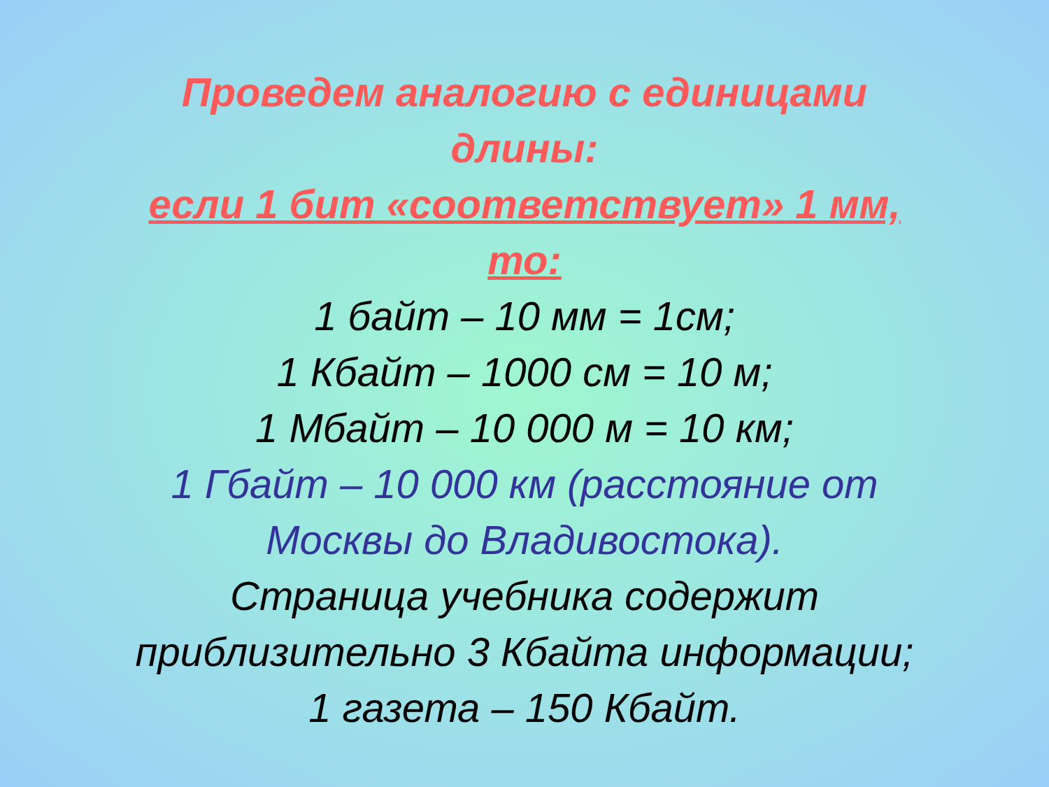Проведем аналогию с единицами
длины:
если 1 бит «соответствует» 1 мм,
то:
1 байт – 10 мм = 1см;
1 Кбайт – 1000 см = 10 м;
1 Мбайт – 10 000 м = 10 км;
1 Гбайт – 10 000 км (расстояние от
Москвы до Владивостока).
Страница учебника содержит
приблизительно 3 Кбайта информации;
1 газета – 150 Кбайт.